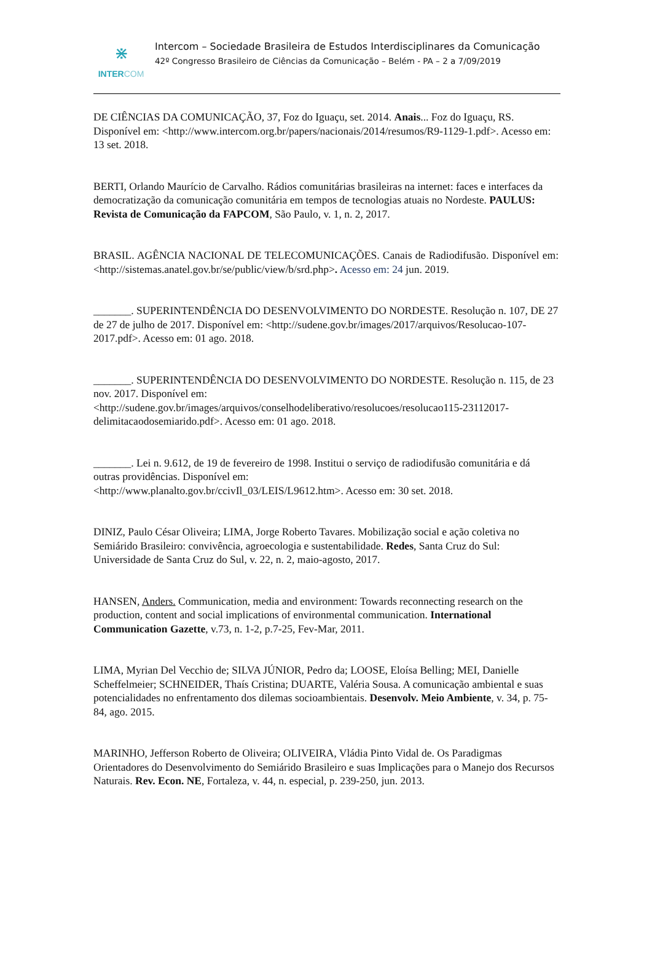⋇
INTERCOM
Intercom – Sociedade Brasileira de Estudos Interdisciplinares da Comunicação
42º Congresso Brasileiro de Ciências da Comunicação – Belém - PA – 2 a 7/09/2019
DE CIÊNCIAS DA COMUNICAÇÃO, 37, Foz do Iguaçu, set. 2014. Anais... Foz do Iguaçu, RS. Disponível em: <http://www.intercom.org.br/papers/nacionais/2014/resumos/R9-1129-1.pdf>. Acesso em: 13 set. 2018.
BERTI, Orlando Maurício de Carvalho. Rádios comunitárias brasileiras na internet: faces e interfaces da democratização da comunicação comunitária em tempos de tecnologias atuais no Nordeste. PAULUS: Revista de Comunicação da FAPCOM, São Paulo, v. 1, n. 2, 2017.
BRASIL. AGÊNCIA NACIONAL DE TELECOMUNICAÇÕES. Canais de Radiodifusão. Disponível em: <http://sistemas.anatel.gov.br/se/public/view/b/srd.php>. Acesso em: 24 jun. 2019.
_______. SUPERINTENDÊNCIA DO DESENVOLVIMENTO DO NORDESTE. Resolução n. 107, DE 27 de 27 de julho de 2017. Disponível em: <http://sudene.gov.br/images/2017/arquivos/Resolucao-107-2017.pdf>. Acesso em: 01 ago. 2018.
_______. SUPERINTENDÊNCIA DO DESENVOLVIMENTO DO NORDESTE. Resolução n. 115, de 23 nov. 2017. Disponível em: <http://sudene.gov.br/images/arquivos/conselhodeliberativo/resolucoes/resolucao115-23112017-delimitacaodosemiarido.pdf>. Acesso em: 01 ago. 2018.
_______. Lei n. 9.612, de 19 de fevereiro de 1998. Institui o serviço de radiodifusão comunitária e dá outras providências. Disponível em:
<http://www.planalto.gov.br/ccivIl_03/LEIS/L9612.htm>. Acesso em: 30 set. 2018.
DINIZ, Paulo César Oliveira; LIMA, Jorge Roberto Tavares. Mobilização social e ação coletiva no Semiárido Brasileiro: convivência, agroecologia e sustentabilidade. Redes, Santa Cruz do Sul: Universidade de Santa Cruz do Sul, v. 22, n. 2, maio-agosto, 2017.
HANSEN, Anders. Communication, media and environment: Towards reconnecting research on the production, content and social implications of environmental communication. International Communication Gazette, v.73, n. 1-2, p.7-25, Fev-Mar, 2011.
LIMA, Myrian Del Vecchio de; SILVA JÚNIOR, Pedro da; LOOSE, Eloísa Belling; MEI, Danielle Scheffelmeier; SCHNEIDER, Thaís Cristina; DUARTE, Valéria Sousa. A comunicação ambiental e suas potencialidades no enfrentamento dos dilemas socioambientais. Desenvolv. Meio Ambiente, v. 34, p. 75-84, ago. 2015.
MARINHO, Jefferson Roberto de Oliveira; OLIVEIRA, Vládia Pinto Vidal de. Os Paradigmas Orientadores do Desenvolvimento do Semiárido Brasileiro e suas Implicações para o Manejo dos Recursos Naturais. Rev. Econ. NE, Fortaleza, v. 44, n. especial, p. 239-250, jun. 2013.